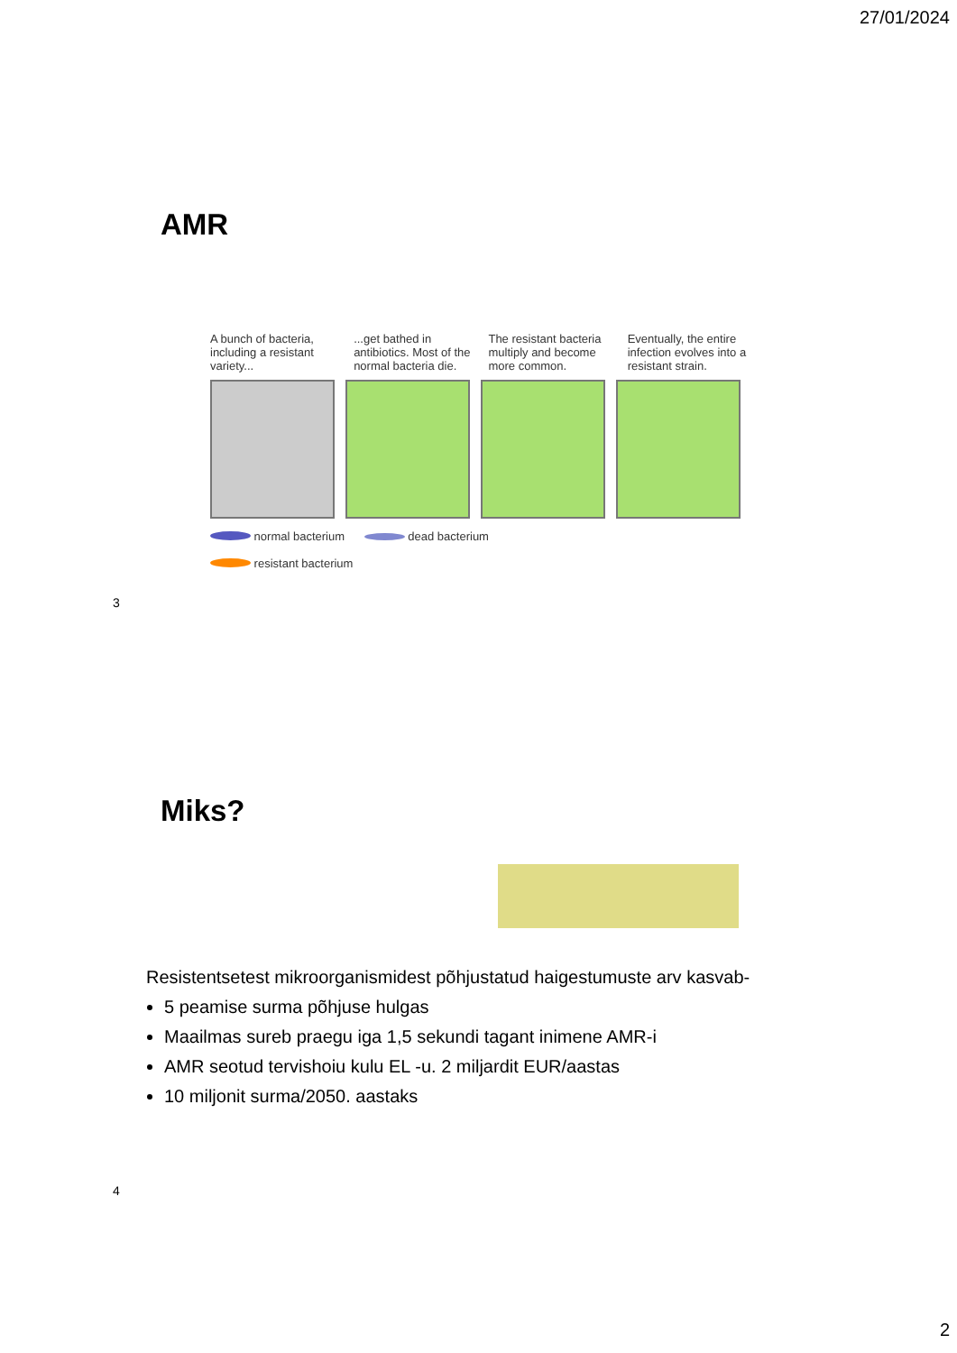27/01/2024
AMR
A bunch of bacteria, including a resistant variety...
...get bathed in antibiotics. Most of the normal bacteria die.
The resistant bacteria multiply and become more common.
Eventually, the entire infection evolves into a resistant strain.
normal bacterium dead bacterium
resistant bacterium
3
Miks?
Resistentsetest mikroorganismidest põhjustatud haigestumuste arv kasvab-
5 peamise surma põhjuse hulgas
Maailmas sureb praegu iga 1,5 sekundi tagant inimene AMR-i
AMR seotud tervishoiu kulu EL -u. 2 miljardit EUR/aastas
10 miljonit surma/2050. aastaks
4
2